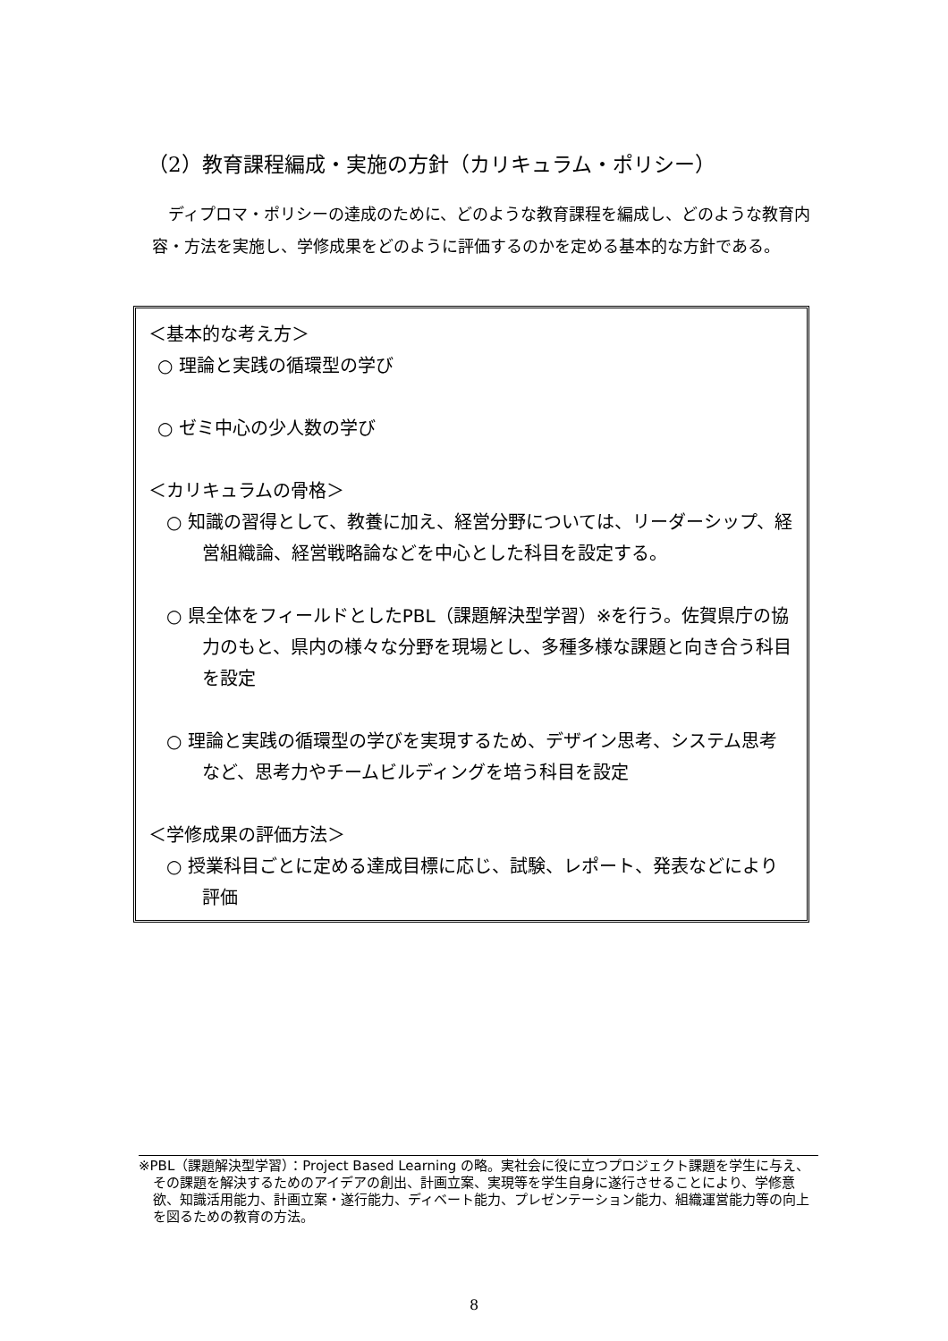（2）教育課程編成・実施の方針（カリキュラム・ポリシー）
ディプロマ・ポリシーの達成のために、どのような教育課程を編成し、どのような教育内容・方法を実施し、学修成果をどのように評価するのかを定める基本的な方針である。
＜基本的な考え方＞
○ 理論と実践の循環型の学び
○ ゼミ中心の少人数の学び
＜カリキュラムの骨格＞
○ 知識の習得として、教養に加え、経営分野については、リーダーシップ、経営組織論、経営戦略論などを中心とした科目を設定する。
○ 県全体をフィールドとしたPBL（課題解決型学習）※を行う。佐賀県庁の協力のもと、県内の様々な分野を現場とし、多種多様な課題と向き合う科目を設定
○ 理論と実践の循環型の学びを実現するため、デザイン思考、システム思考など、思考力やチームビルディングを培う科目を設定
＜学修成果の評価方法＞
○ 授業科目ごとに定める達成目標に応じ、試験、レポート、発表などにより評価
※PBL（課題解決型学習）：Project Based Learning の略。実社会に役に立つプロジェクト課題を学生に与え、その課題を解決するためのアイデアの創出、計画立案、実現等を学生自身に遂行させることにより、学修意欲、知識活用能力、計画立案・遂行能力、ディベート能力、プレゼンテーション能力、組織運営能力等の向上を図るための教育の方法。
8